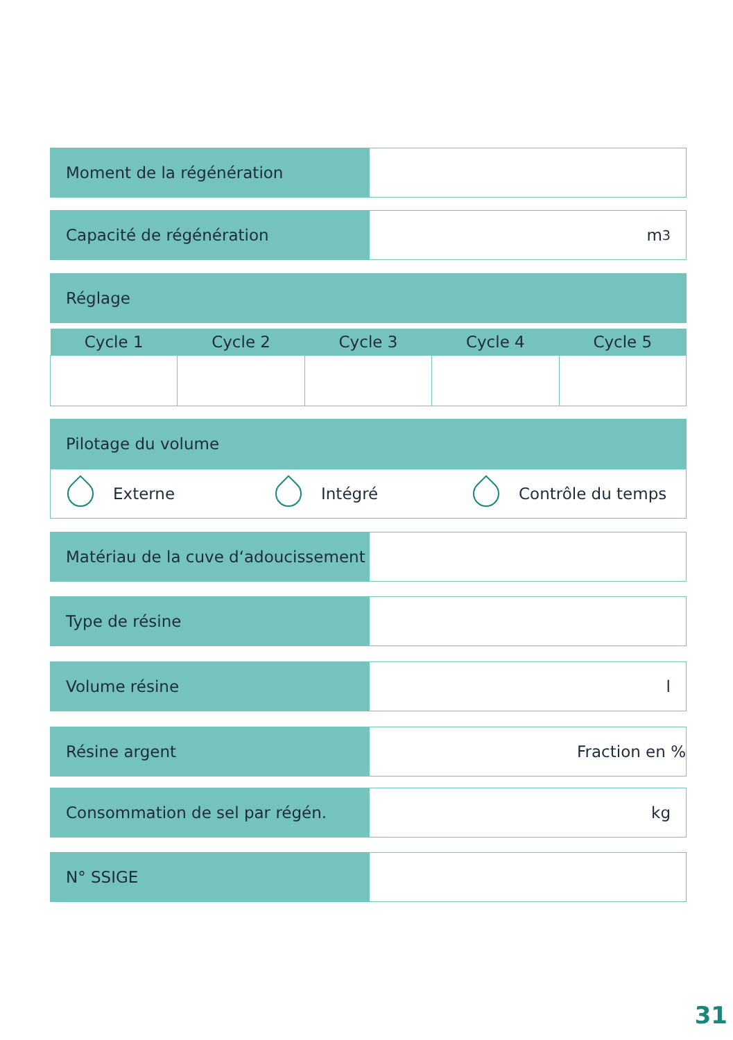Moment de la régénération
Capacité de régénération m<sup>3</sup>
Réglage
| Cycle 1 | Cycle 2 | Cycle 3 | Cycle 4 | Cycle 5 |
| --- | --- | --- | --- | --- |
Pilotage du volume
Externe Intégré Contrôle du temps
Matériau de la cuve d‘adoucissement
Type de résine
Volume résine l
Résine argent Fraction en %
Consommation de sel par régén. kg
N° SSIGE
31